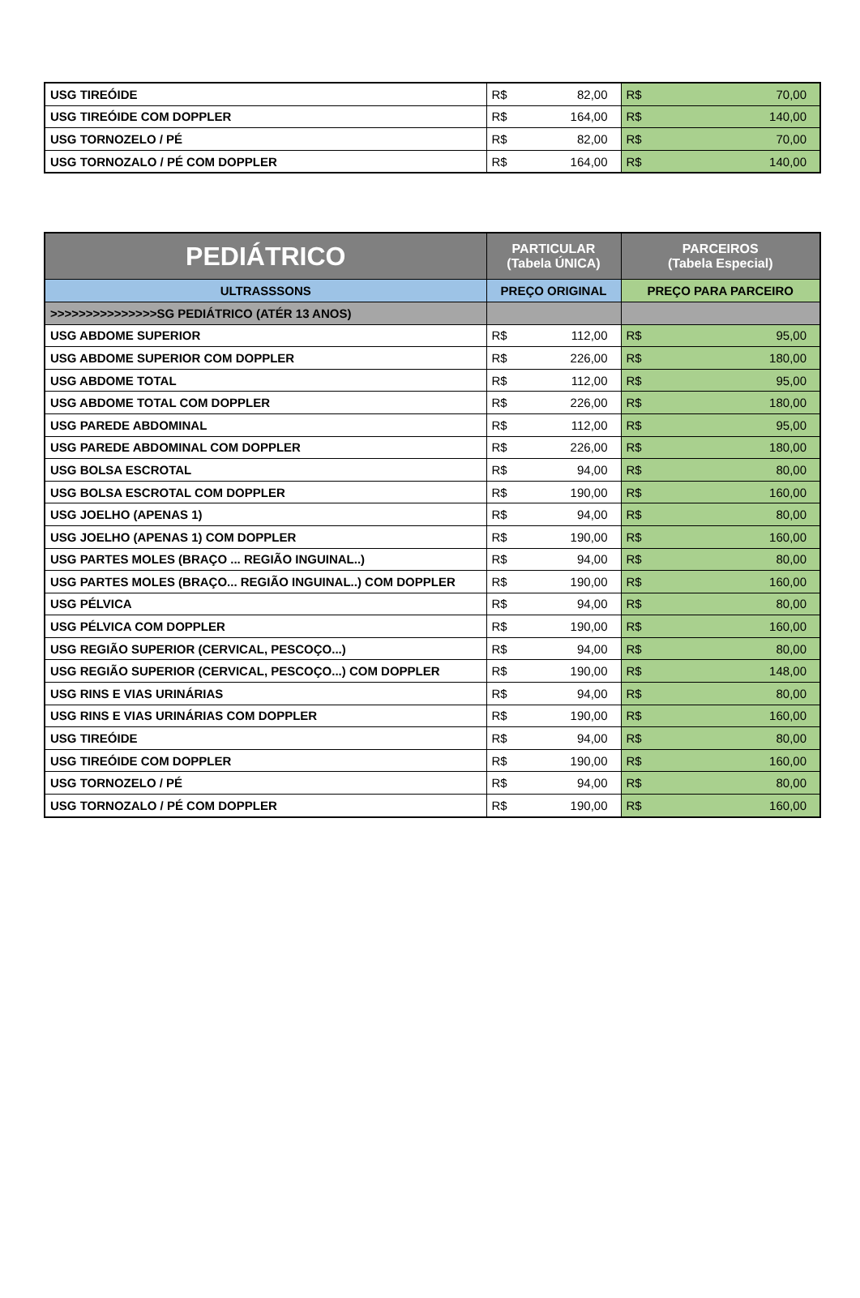| USG TIREÓIDE | R$ 82,00 | R$ 70,00 |
| USG TIREÓIDE COM DOPPLER | R$ 164,00 | R$ 140,00 |
| USG TORNOZELO / PÉ | R$ 82,00 | R$ 70,00 |
| USG TORNOZALO / PÉ COM DOPPLER | R$ 164,00 | R$ 140,00 |
| PEDIÁTRICO | PARTICULAR (Tabela ÚNICA) | PARCEIROS (Tabela Especial) |
| --- | --- | --- |
| ULTRASSSONS | PREÇO ORIGINAL | PREÇO PARA PARCEIRO |
| >>>>>>>>>>>>>>>SG PEDIÁTRICO (ATÉR 13 ANOS) | | |
| USG ABDOME SUPERIOR | R$ 112,00 | R$ 95,00 |
| USG ABDOME SUPERIOR COM DOPPLER | R$ 226,00 | R$ 180,00 |
| USG ABDOME TOTAL | R$ 112,00 | R$ 95,00 |
| USG ABDOME TOTAL COM DOPPLER | R$ 226,00 | R$ 180,00 |
| USG PAREDE ABDOMINAL | R$ 112,00 | R$ 95,00 |
| USG PAREDE ABDOMINAL COM DOPPLER | R$ 226,00 | R$ 180,00 |
| USG BOLSA ESCROTAL | R$ 94,00 | R$ 80,00 |
| USG BOLSA ESCROTAL COM DOPPLER | R$ 190,00 | R$ 160,00 |
| USG JOELHO (APENAS 1) | R$ 94,00 | R$ 80,00 |
| USG JOELHO (APENAS 1) COM DOPPLER | R$ 190,00 | R$ 160,00 |
| USG PARTES MOLES (BRAÇO ... REGIÃO INGUINAL..) | R$ 94,00 | R$ 80,00 |
| USG PARTES MOLES (BRAÇO... REGIÃO INGUINAL..) COM DOPPLER | R$ 190,00 | R$ 160,00 |
| USG PÉLVICA | R$ 94,00 | R$ 80,00 |
| USG PÉLVICA COM DOPPLER | R$ 190,00 | R$ 160,00 |
| USG REGIÃO SUPERIOR (CERVICAL, PESCOÇO...) | R$ 94,00 | R$ 80,00 |
| USG REGIÃO SUPERIOR (CERVICAL, PESCOÇO...) COM DOPPLER | R$ 190,00 | R$ 148,00 |
| USG RINS E VIAS URINÁRIAS | R$ 94,00 | R$ 80,00 |
| USG RINS E VIAS URINÁRIAS COM DOPPLER | R$ 190,00 | R$ 160,00 |
| USG TIREÓIDE | R$ 94,00 | R$ 80,00 |
| USG TIREÓIDE COM DOPPLER | R$ 190,00 | R$ 160,00 |
| USG TORNOZELO / PÉ | R$ 94,00 | R$ 80,00 |
| USG TORNOZALO / PÉ COM DOPPLER | R$ 190,00 | R$ 160,00 |